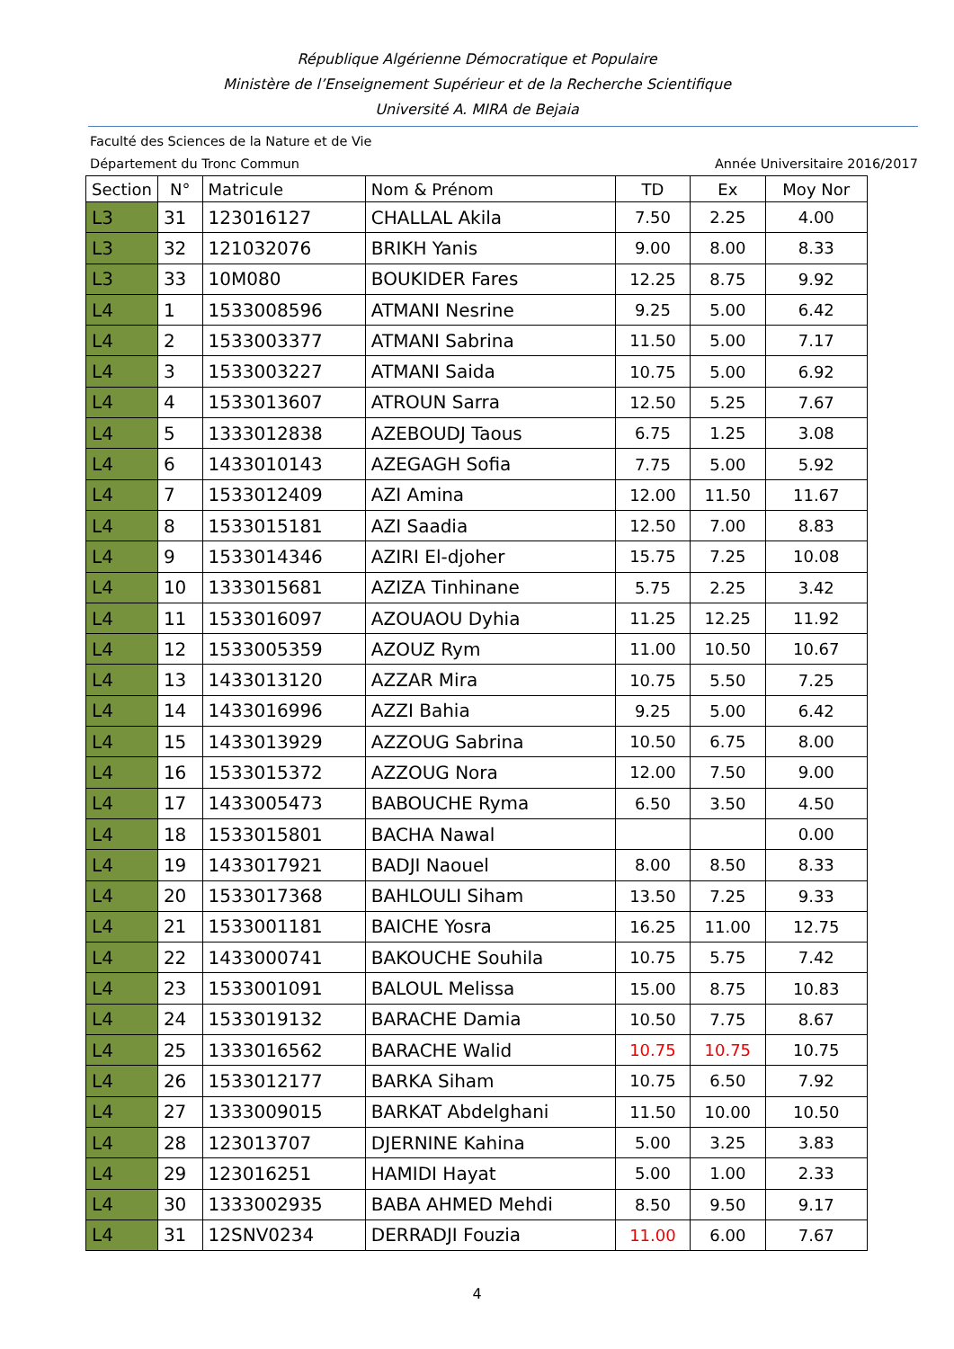République Algérienne Démocratique et Populaire
Ministère de l’Enseignement Supérieur et de la Recherche Scientifique
Université A. MIRA de Bejaia
Faculté des Sciences de la Nature et de Vie
Département du Tronc Commun Année Universitaire 2016/2017
| Section | N° | Matricule | Nom & Prénom | TD | Ex | Moy Nor |
| --- | --- | --- | --- | --- | --- | --- |
| L3 | 31 | 123016127 | CHALLAL Akila | 7.50 | 2.25 | 4.00 |
| L3 | 32 | 121032076 | BRIKH Yanis | 9.00 | 8.00 | 8.33 |
| L3 | 33 | 10M080 | BOUKIDER Fares | 12.25 | 8.75 | 9.92 |
| L4 | 1 | 1533008596 | ATMANI Nesrine | 9.25 | 5.00 | 6.42 |
| L4 | 2 | 1533003377 | ATMANI Sabrina | 11.50 | 5.00 | 7.17 |
| L4 | 3 | 1533003227 | ATMANI Saida | 10.75 | 5.00 | 6.92 |
| L4 | 4 | 1533013607 | ATROUN Sarra | 12.50 | 5.25 | 7.67 |
| L4 | 5 | 1333012838 | AZEBOUDJ Taous | 6.75 | 1.25 | 3.08 |
| L4 | 6 | 1433010143 | AZEGAGH Sofia | 7.75 | 5.00 | 5.92 |
| L4 | 7 | 1533012409 | AZI Amina | 12.00 | 11.50 | 11.67 |
| L4 | 8 | 1533015181 | AZI Saadia | 12.50 | 7.00 | 8.83 |
| L4 | 9 | 1533014346 | AZIRI El-djoher | 15.75 | 7.25 | 10.08 |
| L4 | 10 | 1333015681 | AZIZA Tinhinane | 5.75 | 2.25 | 3.42 |
| L4 | 11 | 1533016097 | AZOUAOU Dyhia | 11.25 | 12.25 | 11.92 |
| L4 | 12 | 1533005359 | AZOUZ Rym | 11.00 | 10.50 | 10.67 |
| L4 | 13 | 1433013120 | AZZAR Mira | 10.75 | 5.50 | 7.25 |
| L4 | 14 | 1433016996 | AZZI Bahia | 9.25 | 5.00 | 6.42 |
| L4 | 15 | 1433013929 | AZZOUG Sabrina | 10.50 | 6.75 | 8.00 |
| L4 | 16 | 1533015372 | AZZOUG Nora | 12.00 | 7.50 | 9.00 |
| L4 | 17 | 1433005473 | BABOUCHE Ryma | 6.50 | 3.50 | 4.50 |
| L4 | 18 | 1533015801 | BACHA Nawal | | | 0.00 |
| L4 | 19 | 1433017921 | BADJI Naouel | 8.00 | 8.50 | 8.33 |
| L4 | 20 | 1533017368 | BAHLOULI Siham | 13.50 | 7.25 | 9.33 |
| L4 | 21 | 1533001181 | BAICHE Yosra | 16.25 | 11.00 | 12.75 |
| L4 | 22 | 1433000741 | BAKOUCHE Souhila | 10.75 | 5.75 | 7.42 |
| L4 | 23 | 1533001091 | BALOUL Melissa | 15.00 | 8.75 | 10.83 |
| L4 | 24 | 1533019132 | BARACHE Damia | 10.50 | 7.75 | 8.67 |
| L4 | 25 | 1333016562 | BARACHE Walid | 10.75 | 10.75 | 10.75 |
| L4 | 26 | 1533012177 | BARKA Siham | 10.75 | 6.50 | 7.92 |
| L4 | 27 | 1333009015 | BARKAT Abdelghani | 11.50 | 10.00 | 10.50 |
| L4 | 28 | 123013707 | DJERNINE Kahina | 5.00 | 3.25 | 3.83 |
| L4 | 29 | 123016251 | HAMIDI Hayat | 5.00 | 1.00 | 2.33 |
| L4 | 30 | 1333002935 | BABA AHMED Mehdi | 8.50 | 9.50 | 9.17 |
| L4 | 31 | 12SNV0234 | DERRADJI Fouzia | 11.00 | 6.00 | 7.67 |
4